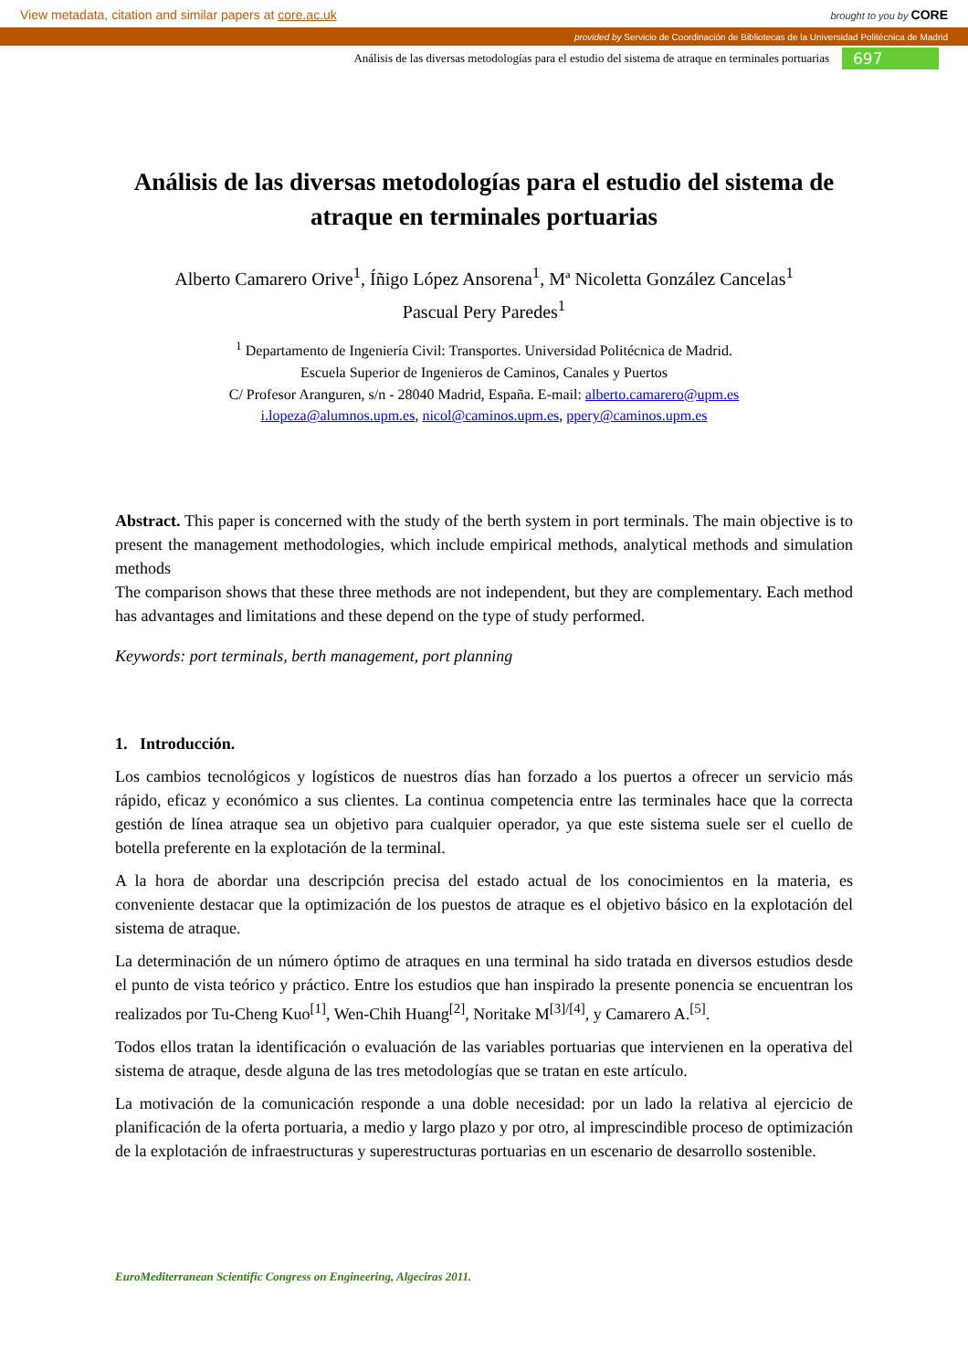View metadata, citation and similar papers at core.ac.uk brought to you by CORE
provided by Servicio de Coordinación de Bibliotecas de la Universidad Politécnica de Madrid
Análisis de las diversas metodologías para el estudio del sistema de atraque en terminales portuarias 697
Análisis de las diversas metodologías para el estudio del sistema de atraque en terminales portuarias
Alberto Camarero Orive<sup>1</sup>, Íñigo López Ansorena<sup>1</sup>, Mª Nicoletta González Cancelas<sup>1</sup>
Pascual Pery Paredes<sup>1</sup>
<sup>1</sup> Departamento de Ingeniería Civil: Transportes. Universidad Politécnica de Madrid.
Escuela Superior de Ingenieros de Caminos, Canales y Puertos
C/ Profesor Aranguren, s/n - 28040 Madrid, España. E-mail: alberto.camarero@upm.es
i.lopeza@alumnos.upm.es, nicol@caminos.upm.es, ppery@caminos.upm.es
Abstract. This paper is concerned with the study of the berth system in port terminals. The main objective is to present the management methodologies, which include empirical methods, analytical methods and simulation methods
The comparison shows that these three methods are not independent, but they are complementary. Each method has advantages and limitations and these depend on the type of study performed.
Keywords: port terminals, berth management, port planning
1. Introducción.
Los cambios tecnológicos y logísticos de nuestros días han forzado a los puertos a ofrecer un servicio más rápido, eficaz y económico a sus clientes. La continua competencia entre las terminales hace que la correcta gestión de línea atraque sea un objetivo para cualquier operador, ya que este sistema suele ser el cuello de botella preferente en la explotación de la terminal.
A la hora de abordar una descripción precisa del estado actual de los conocimientos en la materia, es conveniente destacar que la optimización de los puestos de atraque es el objetivo básico en la explotación del sistema de atraque.
La determinación de un número óptimo de atraques en una terminal ha sido tratada en diversos estudios desde el punto de vista teórico y práctico. Entre los estudios que han inspirado la presente ponencia se encuentran los realizados por Tu-Cheng Kuo<sup>[1]</sup>, Wen-Chih Huang<sup>[2]</sup>, Noritake M<sup>[3]/[4]</sup>, y Camarero A.<sup>[5]</sup>.
Todos ellos tratan la identificación o evaluación de las variables portuarias que intervienen en la operativa del sistema de atraque, desde alguna de las tres metodologías que se tratan en este artículo.
La motivación de la comunicación responde a una doble necesidad: por un lado la relativa al ejercicio de planificación de la oferta portuaria, a medio y largo plazo y por otro, al imprescindible proceso de optimización de la explotación de infraestructuras y superestructuras portuarias en un escenario de desarrollo sostenible.
EuroMediterranean Scientific Congress on Engineering, Algeciras 2011.